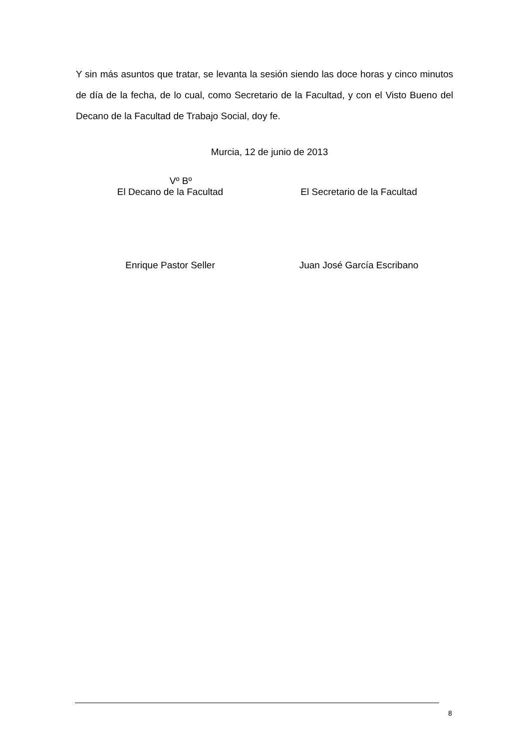Y sin más asuntos que tratar, se levanta la sesión siendo las doce horas y cinco minutos de día de la fecha, de lo cual, como Secretario de la Facultad, y con el Visto Bueno del Decano de la Facultad de Trabajo Social, doy fe.
Murcia, 12 de junio de 2013
Vº Bº
El Decano de la Facultad
El Secretario de la Facultad
Enrique Pastor Seller Juan José García Escribano
8